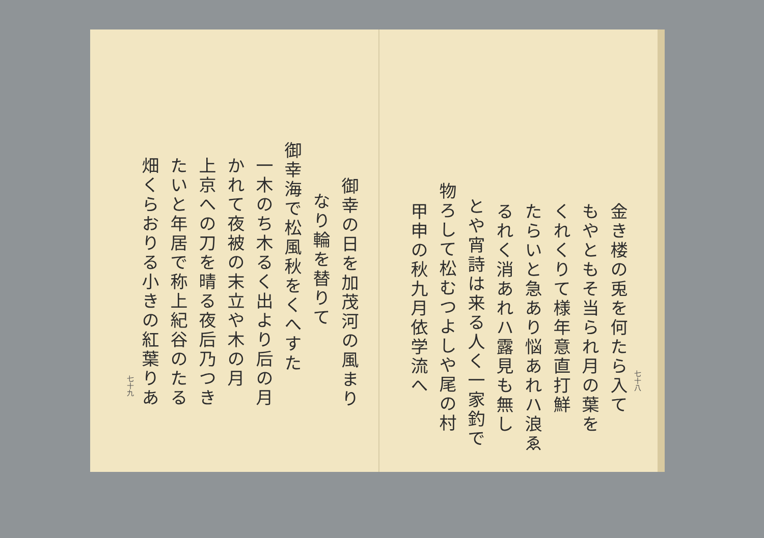御幸の日を加茂河の風まり
なり輪を替りて
御幸海で松風秋をくへすた
一木のち木るく出より后の月
かれて夜被の末立や木の月
上京への刀を晴る夜后乃つき
たいと年居で称上紀谷のたる
畑くらおりる小きの紅葉りあ
七十九
七十八
金き楼の兎を何たら入て
もやともそ当られ月の葉を
くれくりて様年意直打鮮
たらいと急あり悩あれハ浪ゑ
るれく消あれハ露見も無し
とや宵詩は来る人く一家釣で
物ろして松むつよしや尾の村
甲申の秋九月依学流へ